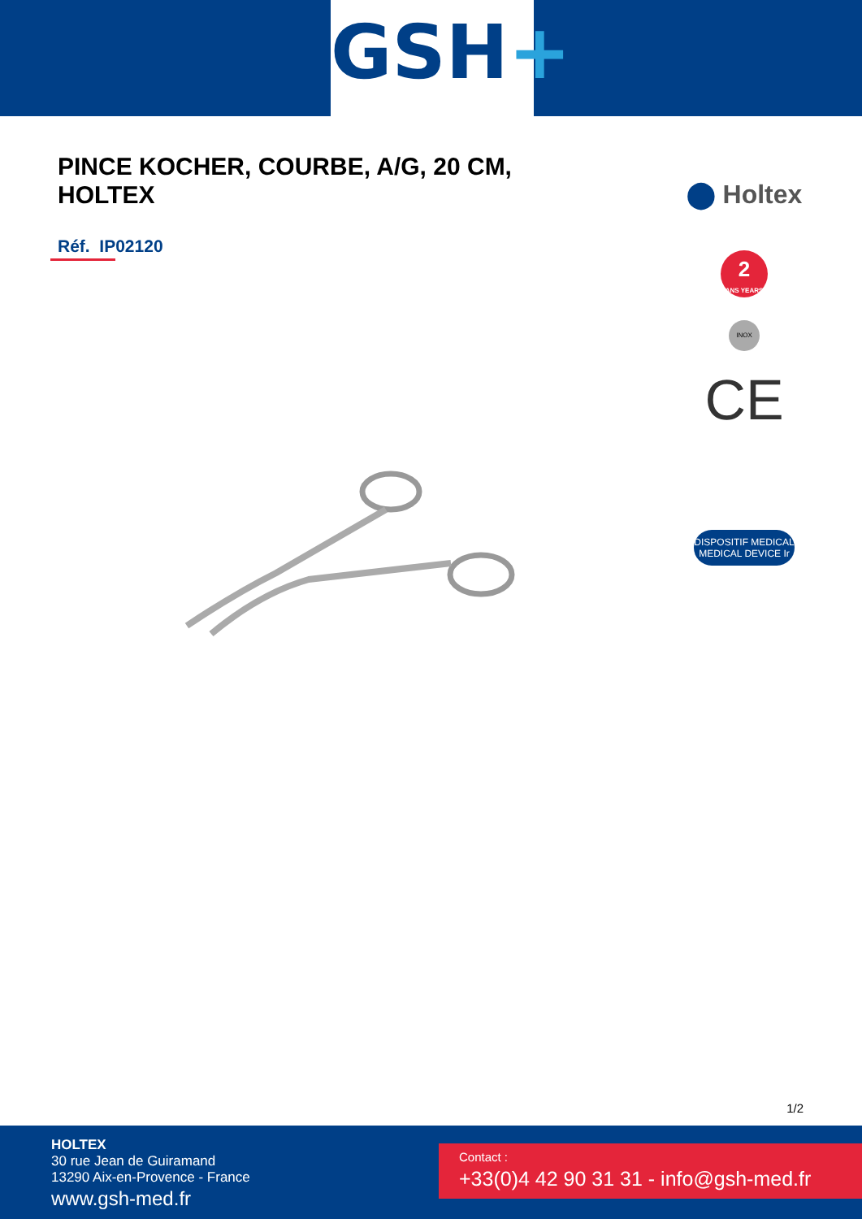GSH+
PINCE KOCHER, COURBE, A/G, 20 CM, HOLTEX
Réf. IP02120
⬤ Holtex
2
ANS YEARS
INOX
CE
DISPOSITIF MEDICAL
MEDICAL DEVICE Ir
1/2
HOLTEX
30 rue Jean de Guiramand
13290 Aix-en-Provence - France
www.gsh-med.fr
Contact :
+33(0)4 42 90 31 31 - info@gsh-med.fr